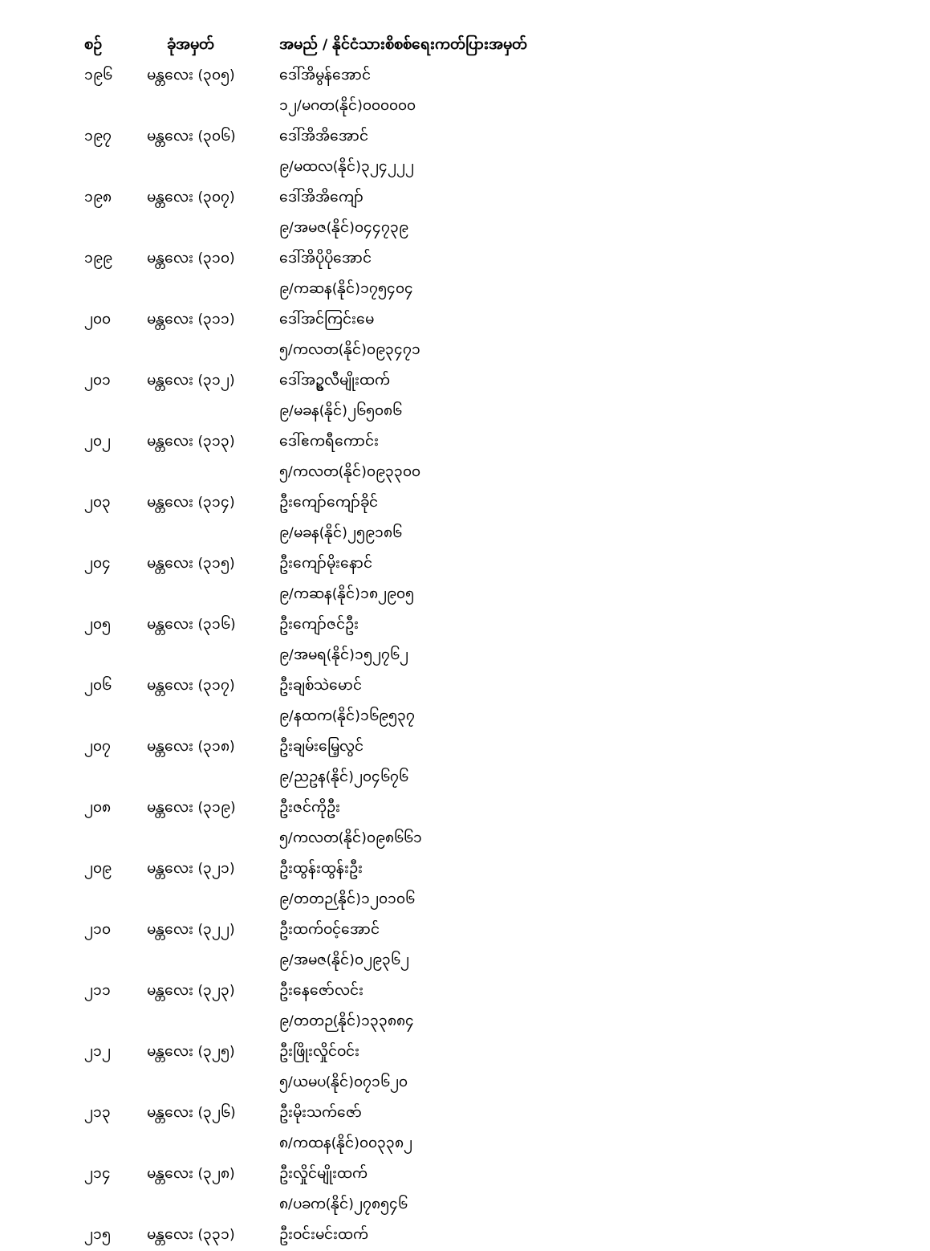| စဉ် | ခုံအမှတ် | အမည် / နိုင်ငံသားစိစစ်ရေးကတ်ပြားအမှတ် |
| --- | --- | --- |
| ၁၉၆ | မန္တလေး (၃၀၅) | ဒေါ်အိမွန်အောင် |
| | | ၁၂/မဂတ(နိုင်)၀၀၀၀၀၀ |
| ၁၉၇ | မန္တလေး (၃၀၆) | ဒေါ်အိအိအောင် |
| | | ၉/မထလ(နိုင်)၃၂၄၂၂၂ |
| ၁၉၈ | မန္တလေး (၃၀၇) | ဒေါ်အိအိကျော် |
| | | ၉/အမဇ(နိုင်)၀၄၄၇၃၉ |
| ၁၉၉ | မန္တလေး (၃၁၀) | ဒေါ်အိပိုပိုအောင် |
| | | ၉/ကဆန(နိုင်)၁၇၅၄၀၄ |
| ၂၀၀ | မန္တလေး (၃၁၁) | ဒေါ်အင်ကြင်းမေ |
| | | ၅/ကလတ(နိုင်)၀၉၃၄၇၁ |
| ၂၀၁ | မန္တလေး (၃၁၂) | ဒေါ်အဥ္စလီမျိုးထက် |
| | | ၉/မခန(နိုင်)၂၆၅၀၈၆ |
| ၂၀၂ | မန္တလေး (၃၁၃) | ဒေါ်ဧကရီကောင်း |
| | | ၅/ကလတ(နိုင်)၀၉၃၃၀၀ |
| ၂၀၃ | မန္တလေး (၃၁၄) | ဦးကျော်ကျော်ခိုင် |
| | | ၉/မခန(နိုင်)၂၅၉၁၈၆ |
| ၂၀၄ | မန္တလေး (၃၁၅) | ဦးကျော်မိုးနောင် |
| | | ၉/ကဆန(နိုင်)၁၈၂၉၀၅ |
| ၂၀၅ | မန္တလေး (၃၁၆) | ဦးကျော်ဇင်ဦး |
| | | ၉/အမရ(နိုင်)၁၅၂၇၆၂ |
| ၂၀၆ | မန္တလေး (၃၁၇) | ဦးချစ်သဲမောင် |
| | | ၉/နထက(နိုင်)၁၆၉၅၃၇ |
| ၂၀၇ | မန္တလေး (၃၁၈) | ဦးချမ်းမြေ့လွင် |
| | | ၉/ညဥန(နိုင်)၂၀၄၆၇၆ |
| ၂၀၈ | မန္တလေး (၃၁၉) | ဦးဇင်ကိုဦး |
| | | ၅/ကလတ(နိုင်)၀၉၈၆၆၁ |
| ၂၀၉ | မန္တလေး (၃၂၁) | ဦးထွန်းထွန်းဦး |
| | | ၉/တတဉ(နိုင်)၁၂၀၁၀၆ |
| ၂၁၀ | မန္တလေး (၃၂၂) | ဦးထက်ဝင့်အောင် |
| | | ၉/အမဇ(နိုင်)၀၂၉၃၆၂ |
| ၂၁၁ | မန္တလေး (၃၂၃) | ဦးနေဇော်လင်း |
| | | ၉/တတဉ(နိုင်)၁၃၃၈၈၄ |
| ၂၁၂ | မန္တလေး (၃၂၅) | ဦးဖြိုးလှိုင်ဝင်း |
| | | ၅/ယမပ(နိုင်)၀၇၁၆၂၀ |
| ၂၁၃ | မန္တလေး (၃၂၆) | ဦးမိုးသက်ဇော် |
| | | ၈/ကထန(နိုင်)၀၀၃၃၈၂ |
| ၂၁၄ | မန္တလေး (၃၂၈) | ဦးလှိုင်မျိုးထက် |
| | | ၈/ပခက(နိုင်)၂၇၈၅၄၆ |
| ၂၁၅ | မန္တလေး (၃၃၁) | ဦးဝင်းမင်းထက် |